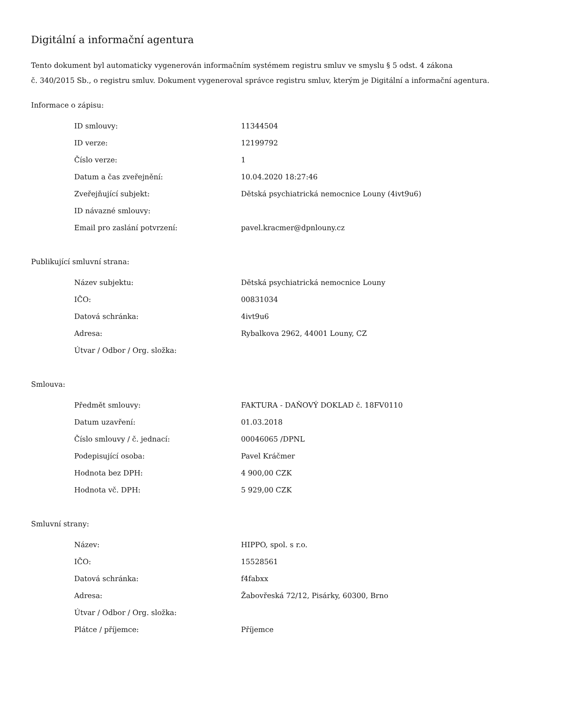Digitální a informační agentura
Tento dokument byl automaticky vygenerován informačním systémem registru smluv ve smyslu § 5 odst. 4 zákona
č. 340/2015 Sb., o registru smluv. Dokument vygeneroval správce registru smluv, kterým je Digitální a informační agentura.
Informace o zápisu:
| ID smlouvy: | 11344504 |
| ID verze: | 12199792 |
| Číslo verze: | 1 |
| Datum a čas zveřejnění: | 10.04.2020 18:27:46 |
| Zveřejňující subjekt: | Dětská psychiatrická nemocnice Louny (4ivt9u6) |
| ID návazné smlouvy: | |
| Email pro zaslání potvrzení: | pavel.kracmer@dpnlouny.cz |
Publikující smluvní strana:
| Název subjektu: | Dětská psychiatrická nemocnice Louny |
| IČO: | 00831034 |
| Datová schránka: | 4ivt9u6 |
| Adresa: | Rybalkova 2962, 44001 Louny, CZ |
| Útvar / Odbor / Org. složka: | |
Smlouva:
| Předmět smlouvy: | FAKTURA - DAŇOVÝ DOKLAD č. 18FV0110 |
| Datum uzavření: | 01.03.2018 |
| Číslo smlouvy / č. jednací: | 00046065 /DPNL |
| Podepisující osoba: | Pavel Kráčmer |
| Hodnota bez DPH: | 4 900,00 CZK |
| Hodnota vč. DPH: | 5 929,00 CZK |
Smluvní strany:
| Název: | HIPPO, spol. s r.o. |
| IČO: | 15528561 |
| Datová schránka: | f4fabxx |
| Adresa: | Žabovřeská 72/12, Pisárky, 60300, Brno |
| Útvar / Odbor / Org. složka: | |
| Plátce / příjemce: | Příjemce |